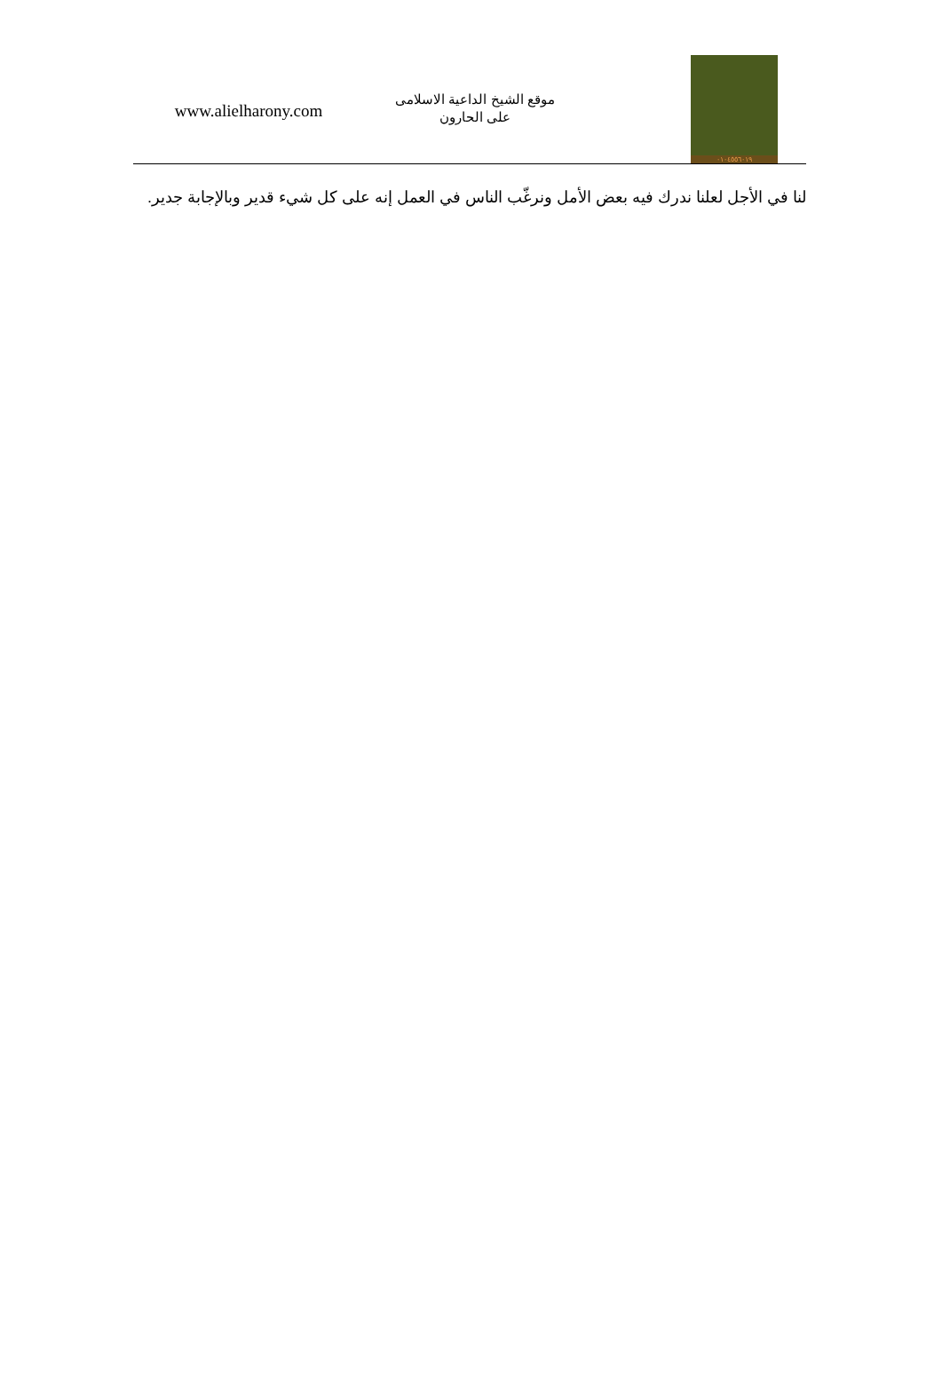www.alielharony.com
موقع الشيخ الداعية الاسلامى
على الحارون
٠١٠٤٥٥٦٠١٩
لنا في الأجل لعلنا ندرك فيه بعض الأمل ونرغّب الناس في العمل إنه على كل شيء قدير وبالإجابة جدير.